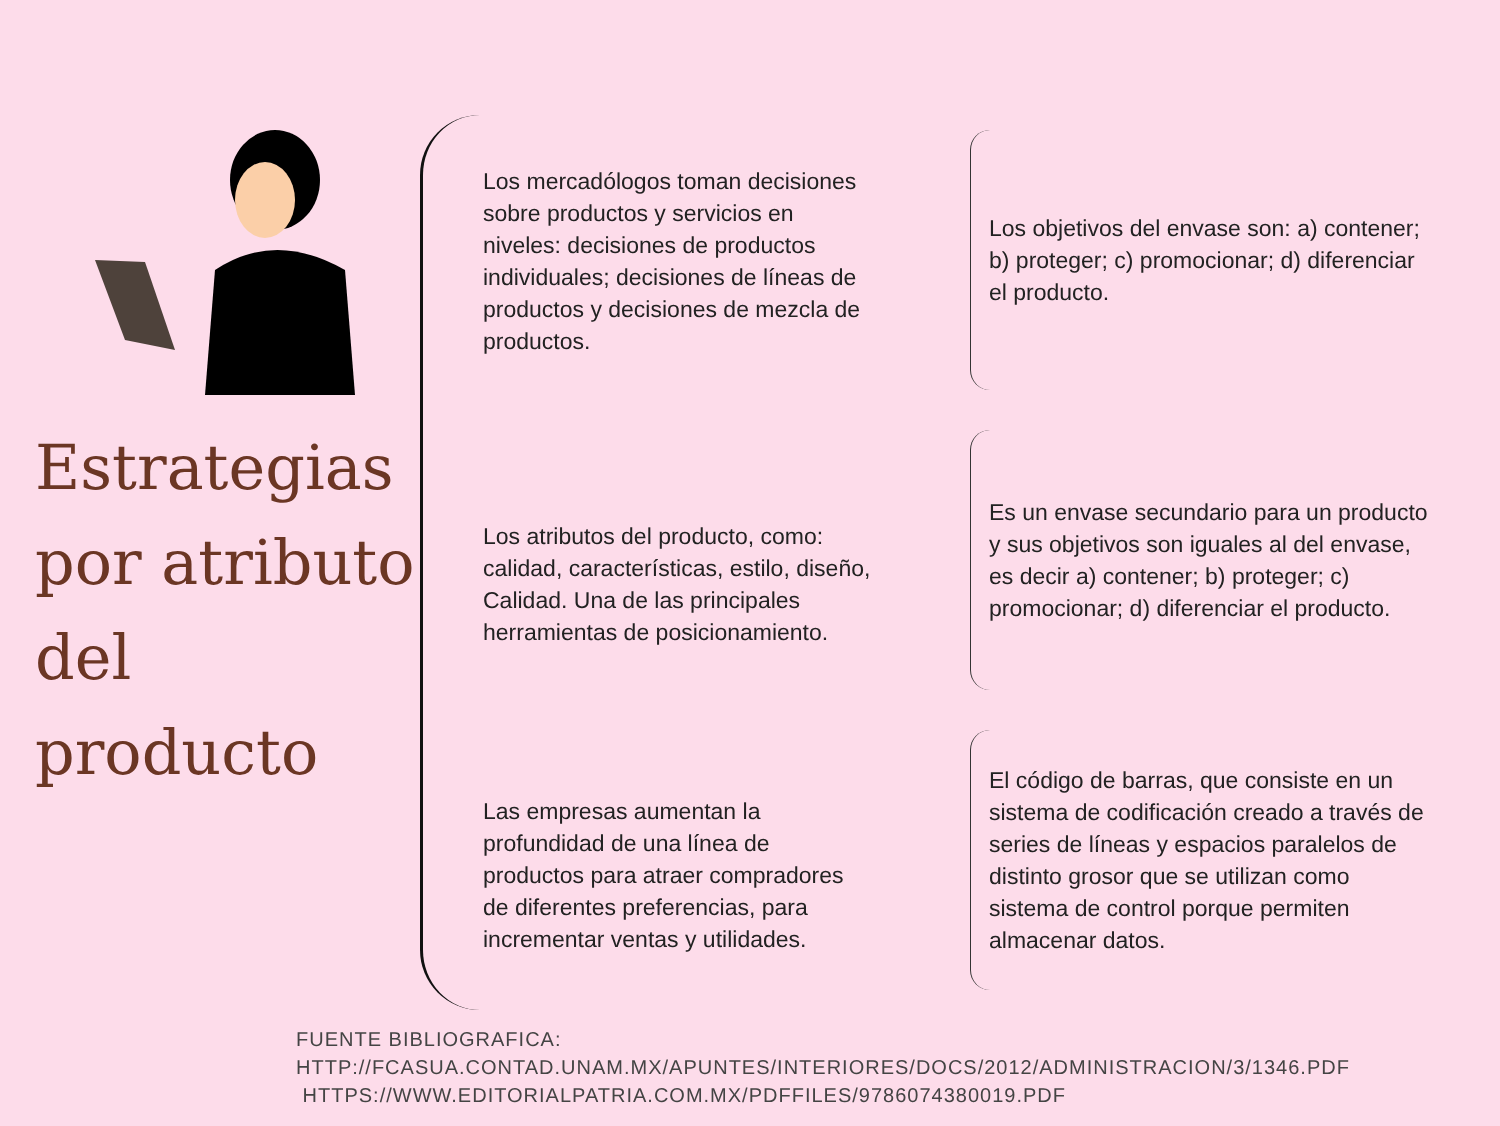Estrategias por atributo del producto
Los mercadólogos toman decisiones sobre productos y servicios en niveles: decisiones de productos individuales; decisiones de líneas de productos y decisiones de mezcla de productos.
Los atributos del producto, como: calidad, características, estilo, diseño, Calidad. Una de las principales herramientas de posicionamiento.
Las empresas aumentan la profundidad de una línea de productos para atraer compradores de diferentes preferencias, para incrementar ventas y utilidades.
Los objetivos del envase son: a) contener; b) proteger; c) promocionar; d) diferenciar el producto.
Es un envase secundario para un producto y sus objetivos son iguales al del envase, es decir a) contener; b) proteger; c) promocionar; d) diferenciar el producto.
El código de barras, que consiste en un sistema de codificación creado a través de series de líneas y espacios paralelos de distinto grosor que se utilizan como sistema de control porque permiten almacenar datos.
FUENTE BIBLIOGRAFICA:
HTTP://FCASUA.CONTAD.UNAM.MX/APUNTES/INTERIORES/DOCS/2012/ADMINISTRACION/3/1346.PDF
HTTPS://WWW.EDITORIALPATRIA.COM.MX/PDFFILES/9786074380019.PDF